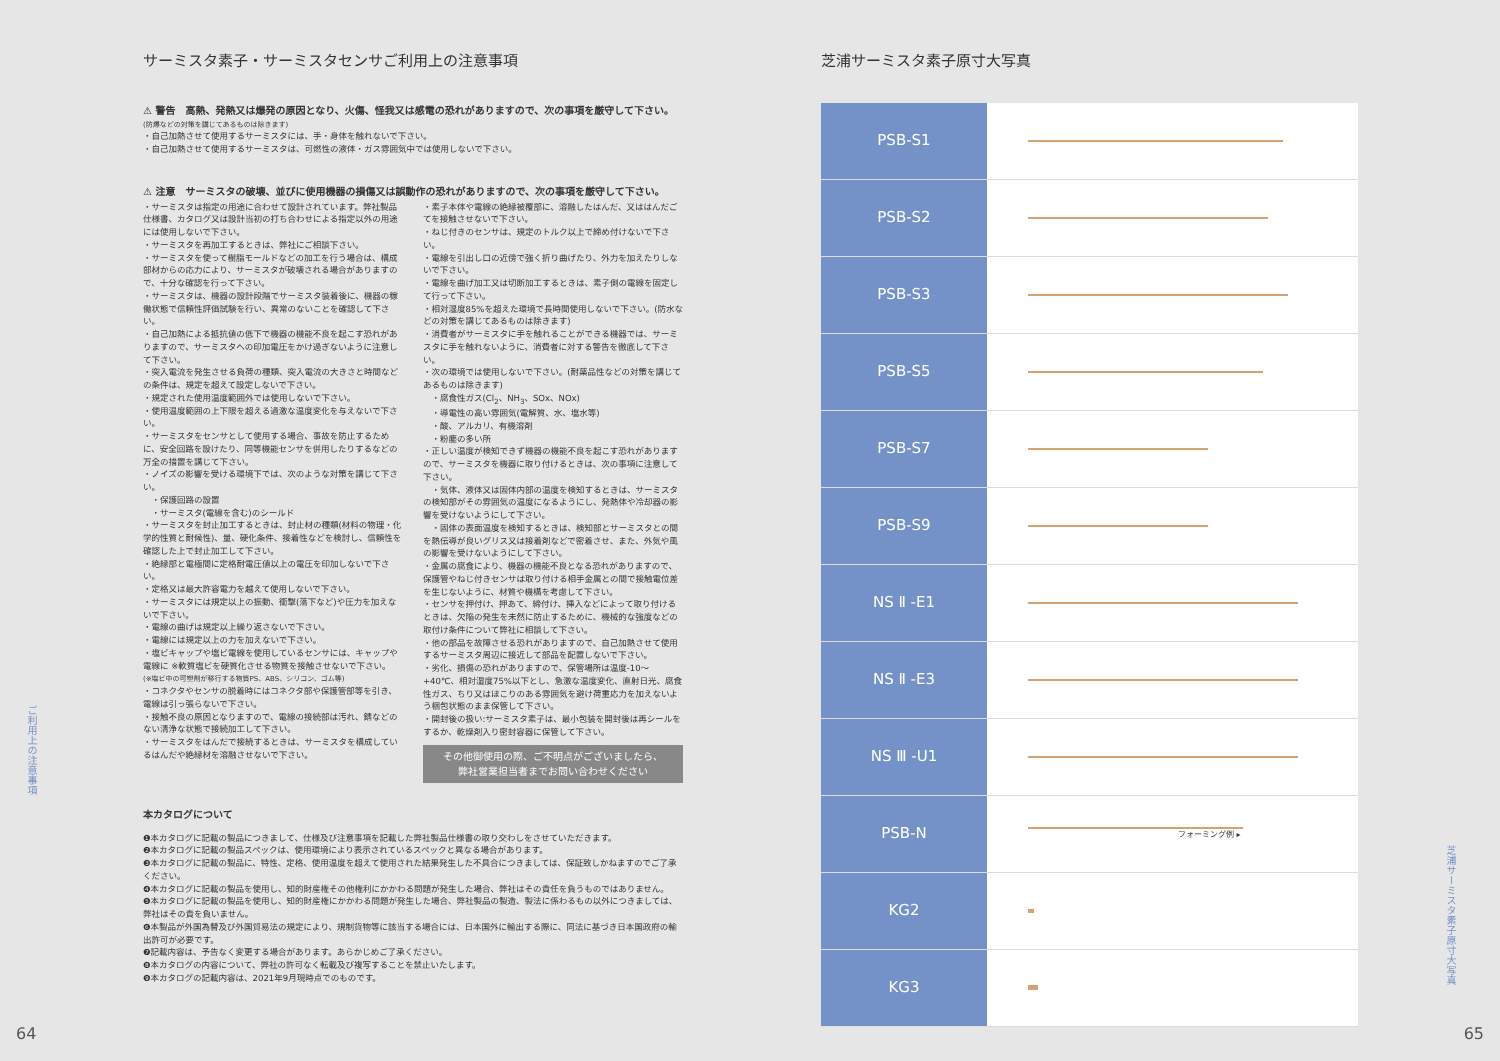サーミスタ素子・サーミスタセンサご利用上の注意事項
⚠ 警告　高熱、発熱又は爆発の原因となり、火傷、怪我又は感電の恐れがありますので、次の事項を厳守して下さい。
(防爆などの対策を講じてあるものは除きます)
・自己加熱させて使用するサーミスタには、手・身体を触れないで下さい。
・自己加熱させて使用するサーミスタは、可燃性の液体・ガス雰囲気中では使用しないで下さい。
⚠ 注意　サーミスタの破壊、並びに使用機器の損傷又は誤動作の恐れがありますので、次の事項を厳守して下さい。
・サーミスタは指定の用途に合わせて設計されています。弊社製品仕様書、カタログ又は設計当初の打ち合わせによる指定以外の用途には使用しないで下さい。
・サーミスタを再加工するときは、弊社にご相談下さい。
・サーミスタを使って樹脂モールドなどの加工を行う場合は、構成部材からの応力により、サーミスタが破壊される場合がありますので、十分な確認を行って下さい。
・サーミスタは、機器の設計段階でサーミスタ装着後に、機器の稼働状態で信頼性評価試験を行い、異常のないことを確認して下さい。
・自己加熱による抵抗値の低下で機器の機能不良を起こす恐れがありますので、サーミスタへの印加電圧をかけ過ぎないように注意して下さい。
・突入電流を発生させる負荷の種類、突入電流の大きさと時間などの条件は、規定を超えて設定しないで下さい。
・規定された使用温度範囲外では使用しないで下さい。
・使用温度範囲の上下限を超える過激な温度変化を与えないで下さい。
・サーミスタをセンサとして使用する場合、事故を防止するために、安全回路を設けたり、同等機能センサを併用したりするなどの万全の措置を講じて下さい。
・ノイズの影響を受ける環境下では、次のような対策を講じて下さい。
　・保護回路の設置
　・サーミスタ(電線を含む)のシールド
・サーミスタを封止加工するときは、封止材の種類(材料の物理・化学的性質と耐候性)、量、硬化条件、接着性などを検討し、信頼性を確認した上で封止加工して下さい。
・絶縁部と電極間に定格耐電圧値以上の電圧を印加しないで下さい。
・定格又は最大許容電力を越えて使用しないで下さい。
・サーミスタには規定以上の振動、衝撃(落下など)や圧力を加えないで下さい。
・電線の曲げは規定以上繰り返さないで下さい。
・電線には規定以上の力を加えないで下さい。
・塩ビキャップや塩ビ電線を使用しているセンサには、キャップや電線に ※軟質塩ビを硬質化させる物質を接触させないで下さい。
(※塩ビ中の可塑剤が移行する物質PS、ABS、シリコン、ゴム等)
・コネクタやセンサの脱着時にはコネクタ部や保護管部等を引き、電線は引っ張らないで下さい。
・接触不良の原因となりますので、電線の接続部は汚れ、錆などのない清浄な状態で接続加工して下さい。
・サーミスタをはんだで接続するときは、サーミスタを構成しているはんだや絶縁材を溶融させないで下さい。
・素子本体や電線の絶縁被覆部に、溶融したはんだ、又ははんだごてを接触させないで下さい。
・ねじ付きのセンサは、規定のトルク以上で締め付けないで下さい。
・電線を引出し口の近傍で強く折り曲げたり、外力を加えたりしないで下さい。
・電線を曲げ加工又は切断加工するときは、素子側の電線を固定して行って下さい。
・相対湿度85%を超えた環境で長時間使用しないで下さい。(防水などの対策を講じてあるものは除きます)
・消費者がサーミスタに手を触れることができる機器では、サーミスタに手を触れないように、消費者に対する警告を徹底して下さい。
・次の環境では使用しないで下さい。(耐薬品性などの対策を講じてあるものは除きます)
　・腐食性ガス(Cl<sub>2</sub>、NH<sub>3</sub>、SOx、NOx)
　・導電性の高い雰囲気(電解質、水、塩水等)
　・酸、アルカリ、有機溶剤
　・粉塵の多い所
・正しい温度が検知できず機器の機能不良を起こす恐れがありますので、サーミスタを機器に取り付けるときは、次の事項に注意して下さい。
　・気体、液体又は固体内部の温度を検知するときは、サーミスタの検知部がその雰囲気の温度になるようにし、発熱体や冷却器の影響を受けないようにして下さい。
　・固体の表面温度を検知するときは、検知部とサーミスタとの間を熱伝導が良いグリス又は接着剤などで密着させ、また、外気や風の影響を受けないようにして下さい。
・金属の腐食により、機器の機能不良となる恐れがありますので、保護管やねじ付きセンサは取り付ける相手金属との間で接触電位差を生じないように、材質や機構を考慮して下さい。
・センサを押付け、押あて、締付け、挿入などによって取り付けるときは、欠陥の発生を未然に防止するために、機械的な強度などの取付け条件について弊社に相談して下さい。
・他の部品を故障させる恐れがありますので、自己加熱させて使用するサーミスタ周辺に接近して部品を配置しないで下さい。
・劣化、損傷の恐れがありますので、保管場所は温度-10～+40℃、相対湿度75%以下とし、急激な温度変化、直射日光、腐食性ガス、ちり又はほこりのある雰囲気を避け荷重応力を加えないよう梱包状態のまま保管して下さい。
・開封後の扱い:サーミスタ素子は、最小包装を開封後は再シールをするか、乾燥剤入り密封容器に保管して下さい。
その他御使用の際、ご不明点がございましたら、
弊社営業担当者までお問い合わせください
本カタログについて
❶本カタログに記載の製品につきまして、仕様及び注意事項を記載した弊社製品仕様書の取り交わしをさせていただきます。
❷本カタログに記載の製品スペックは、使用環境により表示されているスペックと異なる場合があります。
❸本カタログに記載の製品に、特性、定格、使用温度を超えて使用された結果発生した不具合につきましては、保証致しかねますのでご了承ください。
❹本カタログに記載の製品を使用し、知的財産権その他権利にかかわる問題が発生した場合、弊社はその責任を負うものではありません。
❺本カタログに記載の製品を使用し、知的財産権にかかわる問題が発生した場合、弊社製品の製造、製法に係わるもの以外につきましては、弊社はその責を負いません。
❻本製品が外国為替及び外国貿易法の規定により、規制貨物等に該当する場合には、日本国外に輸出する際に、同法に基づき日本国政府の輸出許可が必要です。
❼記載内容は、予告なく変更する場合があります。あらかじめご了承ください。
❽本カタログの内容について、弊社の許可なく転載及び複写することを禁止いたします。
❾本カタログの記載内容は、2021年9月現時点でのものです。
芝浦サーミスタ素子原寸大写真
| PSB-S1 | |
| PSB-S2 | |
| PSB-S3 | |
| PSB-S5 | |
| PSB-S7 | |
| PSB-S9 | |
| NS Ⅱ -E1 | |
| NS Ⅱ -E3 | |
| NS Ⅲ -U1 | |
| PSB-N | フォーミング例 ▸ |
| KG2 | |
| KG3 | |
ご利用上の注意事項
芝浦サーミスタ素子原寸大写真
64 65